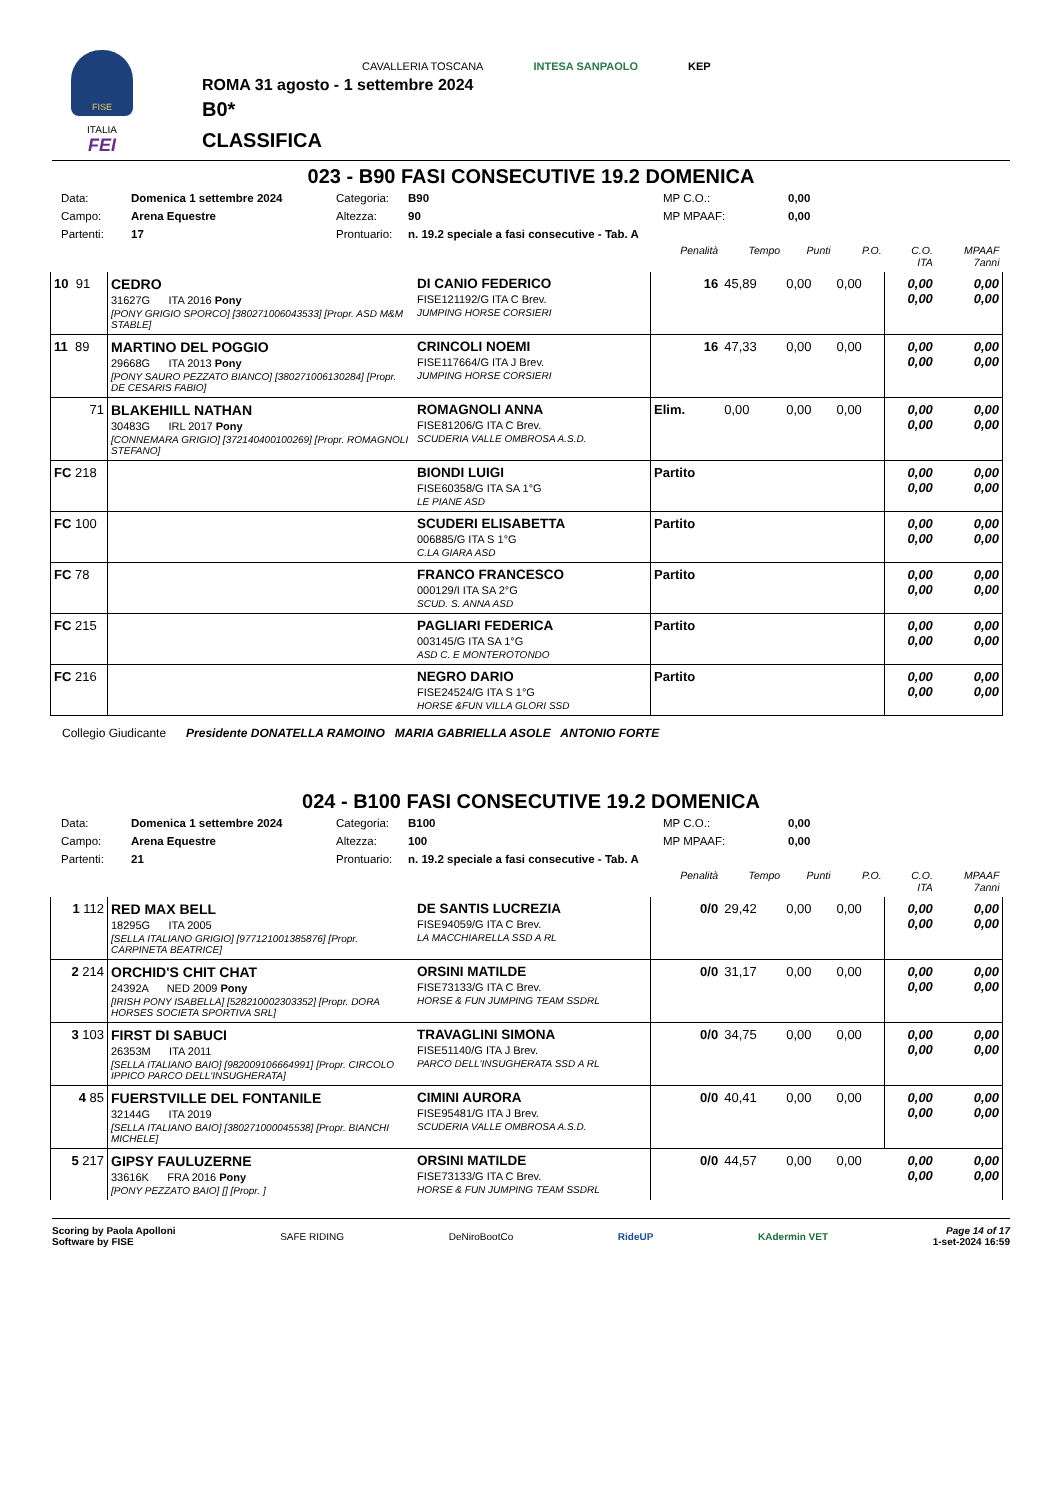FISE
ITALIA
FEI
CAVALLERIA TOSCANA INTESA SANPAOLO KEP
ROMA 31 agosto - 1 settembre 2024
B0*
CLASSIFICA
023 - B90 FASI CONSECUTIVE 19.2 DOMENICA
Data: Domenica 1 settembre 2024 Categoria: B90 MP C.O.: 0,00 Campo: Arena Equestre Altezza: 90 MP MPAAF: 0,00 Partenti: 17 Prontuario: n. 19.2 speciale a fasi consecutive - Tab. A
| | | | Penalità | Tempo | Punti | P.O. | C.O. ITA | MPAAF 7anni |
| --- | --- | --- | --- | --- | --- | --- | --- | --- |
| 10 91 | CEDRO 31627G ITA 2016 Pony [PONY GRIGIO SPORCO] [380271006043533] [Propr. ASD M&M STABLE] | DI CANIO FEDERICO FISE121192/G ITA C Brev. JUMPING HORSE CORSIERI | 16 | 45,89 | 0,00 | 0,00 | 0,00 0,00 | 0,00 0,00 |
| 11 89 | MARTINO DEL POGGIO 29668G ITA 2013 Pony [PONY SAURO PEZZATO BIANCO] [380271006130284] [Propr. DE CESARIS FABIO] | CRINCOLI NOEMI FISE117664/G ITA J Brev. JUMPING HORSE CORSIERI | 16 | 47,33 | 0,00 | 0,00 | 0,00 0,00 | 0,00 0,00 |
| 71 | BLAKEHILL NATHAN 30483G IRL 2017 Pony [CONNEMARA GRIGIO] [372140400100269] [Propr. ROMAGNOLI STEFANO] | ROMAGNOLI ANNA FISE81206/G ITA C Brev. SCUDERIA VALLE OMBROSA A.S.D. | Elim. | 0,00 | 0,00 | 0,00 | 0,00 0,00 | 0,00 0,00 |
| FC 218 | | BIONDI LUIGI FISE60358/G ITA SA 1°G LE PIANE ASD | Partito | | | | 0,00 0,00 | 0,00 0,00 |
| FC 100 | | SCUDERI ELISABETTA 006885/G ITA S 1°G C.LA GIARA ASD | Partito | | | | 0,00 0,00 | 0,00 0,00 |
| FC 78 | | FRANCO FRANCESCO 000129/I ITA SA 2°G SCUD. S. ANNA ASD | Partito | | | | 0,00 0,00 | 0,00 0,00 |
| FC 215 | | PAGLIARI FEDERICA 003145/G ITA SA 1°G ASD C. E MONTEROTONDO | Partito | | | | 0,00 0,00 | 0,00 0,00 |
| FC 216 | | NEGRO DARIO FISE24524/G ITA S 1°G HORSE &FUN VILLA GLORI SSD | Partito | | | | 0,00 0,00 | 0,00 0,00 |
Collegio Giudicante Presidente DONATELLA RAMOINO MARIA GABRIELLA ASOLE ANTONIO FORTE
024 - B100 FASI CONSECUTIVE 19.2 DOMENICA
Data: Domenica 1 settembre 2024 Categoria: B100 MP C.O.: 0,00 Campo: Arena Equestre Altezza: 100 MP MPAAF: 0,00 Partenti: 21 Prontuario: n. 19.2 speciale a fasi consecutive - Tab. A
| | | | Penalità | Tempo | Punti | P.O. | C.O. ITA | MPAAF 7anni |
| --- | --- | --- | --- | --- | --- | --- | --- | --- |
| 1 112 | RED MAX BELL 18295G ITA 2005 [SELLA ITALIANO GRIGIO] [977121001385876] [Propr. CARPINETA BEATRICE] | DE SANTIS LUCREZIA FISE94059/G ITA C Brev. LA MACCHIARELLA SSD A RL | 0/0 | 29,42 | 0,00 | 0,00 | 0,00 0,00 | 0,00 0,00 |
| 2 214 | ORCHID'S CHIT CHAT 24392A NED 2009 Pony [IRISH PONY ISABELLA] [528210002303352] [Propr. DORA HORSES SOCIETA SPORTIVA SRL] | ORSINI MATILDE FISE73133/G ITA C Brev. HORSE & FUN JUMPING TEAM SSDRL | 0/0 | 31,17 | 0,00 | 0,00 | 0,00 0,00 | 0,00 0,00 |
| 3 103 | FIRST DI SABUCI 26353M ITA 2011 [SELLA ITALIANO BAIO] [982009106664991] [Propr. CIRCOLO IPPICO PARCO DELL'INSUGHERATA] | TRAVAGLINI SIMONA FISE51140/G ITA J Brev. PARCO DELL'INSUGHERATA SSD A RL | 0/0 | 34,75 | 0,00 | 0,00 | 0,00 0,00 | 0,00 0,00 |
| 4 85 | FUERSTVILLE DEL FONTANILE 32144G ITA 2019 [SELLA ITALIANO BAIO] [380271000045538] [Propr. BIANCHI MICHELE] | CIMINI AURORA FISE95481/G ITA J Brev. SCUDERIA VALLE OMBROSA A.S.D. | 0/0 | 40,41 | 0,00 | 0,00 | 0,00 0,00 | 0,00 0,00 |
| 5 217 | GIPSY FAULUZERNE 33616K FRA 2016 Pony [PONY PEZZATO BAIO] [] [Propr. ] | ORSINI MATILDE FISE73133/G ITA C Brev. HORSE & FUN JUMPING TEAM SSDRL | 0/0 | 44,57 | 0,00 | 0,00 | 0,00 0,00 | 0,00 0,00 |
Scoring by Paola Apolloni
Software by FISE
SAFE RIDING DeNiroBootCo RideUP KAdermin VET
Page 14 of 17
1-set-2024 16:59